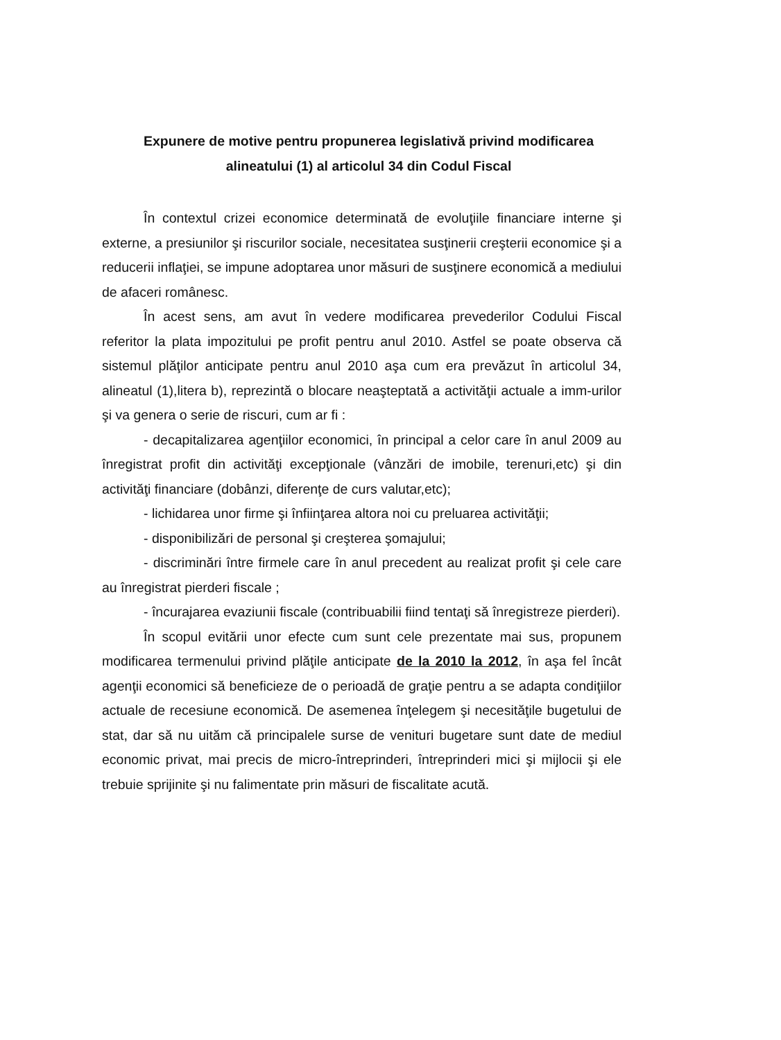Expunere de motive pentru propunerea legislativă privind modificarea alineatului (1) al articolul 34 din Codul Fiscal
În contextul crizei economice determinată de evoluţiile financiare interne şi externe, a presiunilor şi riscurilor sociale, necesitatea susţinerii creşterii economice şi a reducerii inflaţiei, se impune adoptarea unor măsuri de susţinere economică a mediului de afaceri românesc.
În acest sens, am avut în vedere modificarea prevederilor Codului Fiscal referitor la plata impozitului pe profit pentru anul 2010. Astfel se poate observa că sistemul plăţilor anticipate pentru anul 2010 aşa cum era prevăzut în articolul 34, alineatul (1),litera b), reprezintă o blocare neaşteptată a activităţii actuale a imm-urilor şi va genera o serie de riscuri, cum ar fi :
- decapitalizarea agenţiilor economici, în principal a celor care în anul 2009 au înregistrat profit din activităţi excepţionale (vânzări de imobile, terenuri,etc) şi din activităţi financiare (dobânzi, diferenţe de curs valutar,etc);
- lichidarea unor firme şi înfiinţarea altora noi cu preluarea activităţii;
- disponibilizări de personal şi creşterea şomajului;
- discriminări între firmele care în anul precedent au realizat profit şi cele care au înregistrat pierderi fiscale ;
- încurajarea evaziunii fiscale (contribuabilii fiind tentaţi să înregistreze pierderi).
În scopul evitării unor efecte cum sunt cele prezentate mai sus, propunem modificarea termenului privind plăţile anticipate de la 2010 la 2012, în aşa fel încât agenţii economici să beneficieze de o perioadă de graţie pentru a se adapta condiţiilor actuale de recesiune economică. De asemenea înţelegem şi necesităţile bugetului de stat, dar să nu uităm că principalele surse de venituri bugetare sunt date de mediul economic privat, mai precis de micro-întreprinderi, întreprinderi mici şi mijlocii şi ele trebuie sprijinite şi nu falimentate prin măsuri de fiscalitate acută.